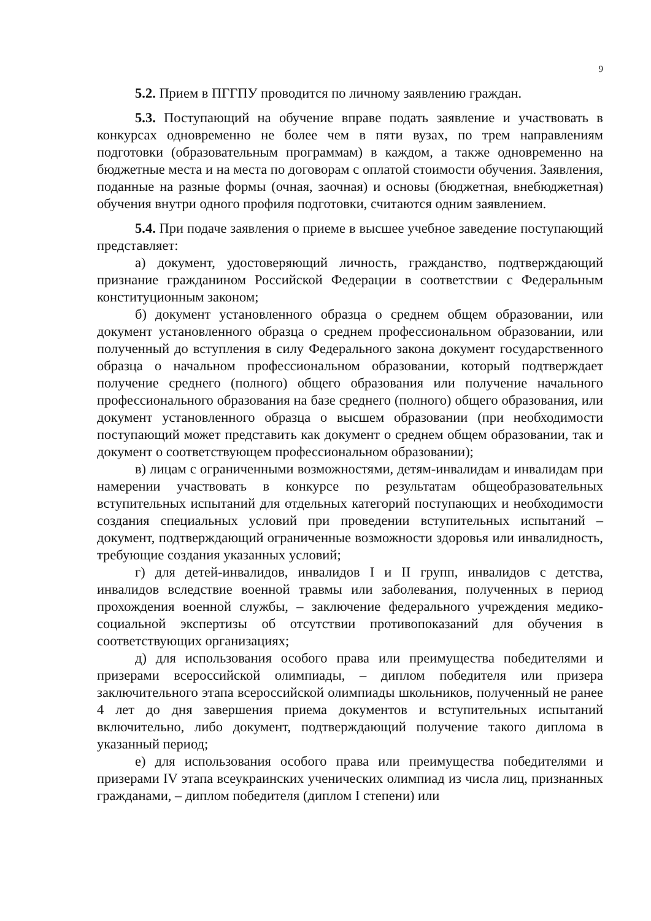9
5.2. Прием в ПГГПУ проводится по личному заявлению граждан.
5.3. Поступающий на обучение вправе подать заявление и участвовать в конкурсах одновременно не более чем в пяти вузах, по трем направлениям подготовки (образовательным программам) в каждом, а также одновременно на бюджетные места и на места по договорам с оплатой стоимости обучения. Заявления, поданные на разные формы (очная, заочная) и основы (бюджетная, внебюджетная) обучения внутри одного профиля подготовки, считаются одним заявлением.
5.4. При подаче заявления о приеме в высшее учебное заведение поступающий представляет:
а) документ, удостоверяющий личность, гражданство, подтверждающий признание гражданином Российской Федерации в соответствии с Федеральным конституционным законом;
б) документ установленного образца о среднем общем образовании, или документ установленного образца о среднем профессиональном образовании, или полученный до вступления в силу Федерального закона документ государственного образца о начальном профессиональном образовании, который подтверждает получение среднего (полного) общего образования или получение начального профессионального образования на базе среднего (полного) общего образования, или документ установленного образца о высшем образовании (при необходимости поступающий может представить как документ о среднем общем образовании, так и документ о соответствующем профессиональном образовании);
в) лицам с ограниченными возможностями, детям-инвалидам и инвалидам при намерении участвовать в конкурсе по результатам общеобразовательных вступительных испытаний для отдельных категорий поступающих и необходимости создания специальных условий при проведении вступительных испытаний – документ, подтверждающий ограниченные возможности здоровья или инвалидность, требующие создания указанных условий;
г) для детей-инвалидов, инвалидов I и II групп, инвалидов с детства, инвалидов вследствие военной травмы или заболевания, полученных в период прохождения военной службы, – заключение федерального учреждения медико-социальной экспертизы об отсутствии противопоказаний для обучения в соответствующих организациях;
д) для использования особого права или преимущества победителями и призерами всероссийской олимпиады, – диплом победителя или призера заключительного этапа всероссийской олимпиады школьников, полученный не ранее 4 лет до дня завершения приема документов и вступительных испытаний включительно, либо документ, подтверждающий получение такого диплома в указанный период;
е) для использования особого права или преимущества победителями и призерами IV этапа всеукраинских ученических олимпиад из числа лиц, признанных гражданами, – диплом победителя (диплом I степени) или